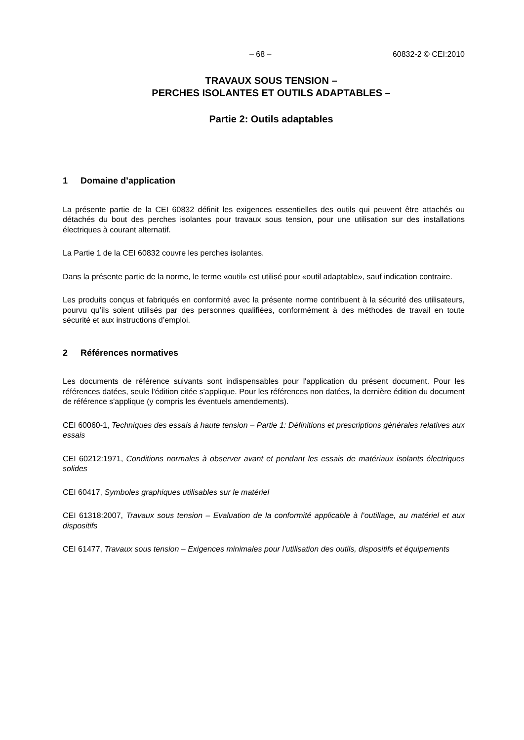– 68 – 60832-2 © CEI:2010
TRAVAUX SOUS TENSION –
PERCHES ISOLANTES ET OUTILS ADAPTABLES –
Partie 2: Outils adaptables
1 Domaine d’application
La présente partie de la CEI 60832 définit les exigences essentielles des outils qui peuvent être attachés ou détachés du bout des perches isolantes pour travaux sous tension, pour une utilisation sur des installations électriques à courant alternatif.
La Partie 1 de la CEI 60832 couvre les perches isolantes.
Dans la présente partie de la norme, le terme «outil» est utilisé pour «outil adaptable», sauf indication contraire.
Les produits conçus et fabriqués en conformité avec la présente norme contribuent à la sécurité des utilisateurs, pourvu qu’ils soient utilisés par des personnes qualifiées, conformément à des méthodes de travail en toute sécurité et aux instructions d’emploi.
2 Références normatives
Les documents de référence suivants sont indispensables pour l'application du présent document. Pour les références datées, seule l'édition citée s'applique. Pour les références non datées, la dernière édition du document de référence s'applique (y compris les éventuels amendements).
CEI 60060-1, Techniques des essais à haute tension – Partie 1: Définitions et prescriptions générales relatives aux essais
CEI 60212:1971, Conditions normales à observer avant et pendant les essais de matériaux isolants électriques solides
CEI 60417, Symboles graphiques utilisables sur le matériel
CEI 61318:2007, Travaux sous tension – Evaluation de la conformité applicable à l’outillage, au matériel et aux dispositifs
CEI 61477, Travaux sous tension – Exigences minimales pour l’utilisation des outils, dispositifs et équipements